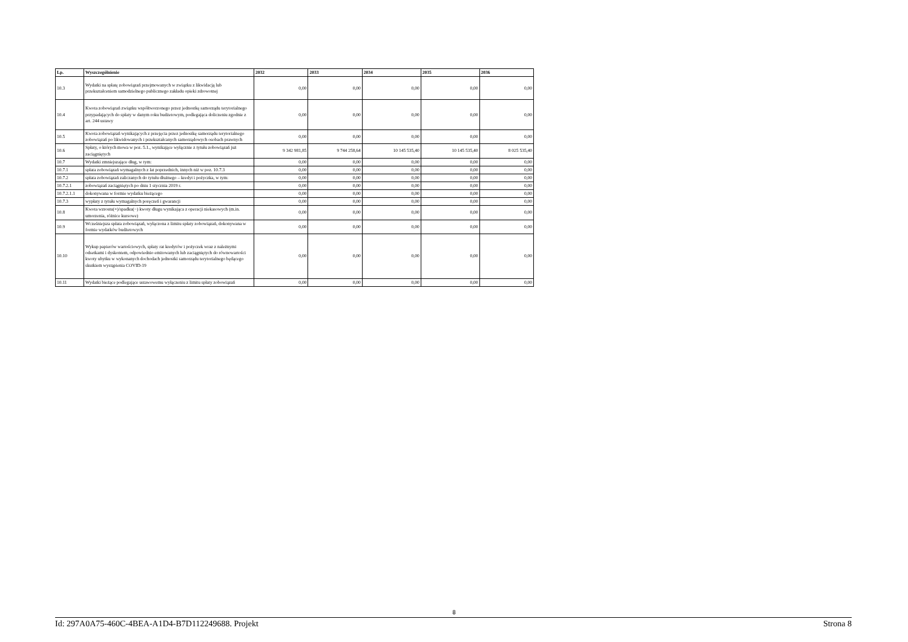| Lp. | Wyszczególnienie | 2032 | 2033 | 2034 | 2035 | 2036 |
| --- | --- | --- | --- | --- | --- | --- |
| 10.3 | Wydatki na spłatę zobowiązań przejmowanych w związku z likwidacją lub przekształceniem samodzielnego publicznego zakładu opieki zdrowotnej | 0,00 | 0,00 | 0,00 | 0,00 | 0,00 |
| 10.4 | Kwota zobowiązań związku współtworzonego przez jednostkę samorządu terytorialnego przypadających do spłaty w danym roku budżetowym, podlegająca doliczeniu zgodnie z art. 244 ustawy | 0,00 | 0,00 | 0,00 | 0,00 | 0,00 |
| 10.5 | Kwota zobowiązań wynikających z przejęcia przez jednostkę samorządu terytorialnego zobowiązań po likwidowanych i przekształcanych samorządowych osobach prawnych | 0,00 | 0,00 | 0,00 | 0,00 | 0,00 |
| 10.6 | Spłaty, o których mowa w poz. 5.1., wynikające wyłącznie z tytułu zobowiązań już zaciągniętych | 9 342 981,85 | 9 744 258,64 | 10 145 535,40 | 10 145 535,40 | 8 025 535,40 |
| 10.7 | Wydatki zmniejszające dług, w tym: | 0,00 | 0,00 | 0,00 | 0,00 | 0,00 |
| 10.7.1 | spłata zobowiązań wymagalnych z lat poprzednich, innych niż w poz. 10.7.3 | 0,00 | 0,00 | 0,00 | 0,00 | 0,00 |
| 10.7.2 | spłata zobowiązań zaliczanych do tytułu dłużnego – kredyt i pożyczka, w tym: | 0,00 | 0,00 | 0,00 | 0,00 | 0,00 |
| 10.7.2.1 | zobowiązań zaciągniętych po dniu 1 stycznia 2019 r. | 0,00 | 0,00 | 0,00 | 0,00 | 0,00 |
| 10.7.2.1.1 | dokonywana w formie wydatku bieżącego | 0,00 | 0,00 | 0,00 | 0,00 | 0,00 |
| 10.7.3 | wypłaty z tytułu wymagalnych poręczeń i gwarancji | 0,00 | 0,00 | 0,00 | 0,00 | 0,00 |
| 10.8 | Kwota wzrostu(+)/spadku(−) kwoty długu wynikająca z operacji niekasowych (m.in. umorzenia, różnice kursowe) | 0,00 | 0,00 | 0,00 | 0,00 | 0,00 |
| 10.9 | Wcześniejsza spłata zobowiązań, wyłączona z limitu spłaty zobowiązań, dokonywana w formie wydatków budżetowych | 0,00 | 0,00 | 0,00 | 0,00 | 0,00 |
| 10.10 | Wykup papierów wartościowych, spłaty rat kredytów i pożyczek wraz z należnymi odsetkami i dyskontem, odpowiednio emitowanych lub zaciągniętych do równowartości kwoty ubytku w wykonanych dochodach jednostki samorządu terytorialnego będącego skutkiem wystąpienia COVID-19 | 0,00 | 0,00 | 0,00 | 0,00 | 0,00 |
| 10.11 | Wydatki bieżące podlegające ustawowemu wyłączeniu z limitu spłaty zobowiązań | 0,00 | 0,00 | 0,00 | 0,00 | 0,00 |
8
Id: 297A0A75-460C-4BEA-A1D4-B7D112249688. Projekt Strona 8